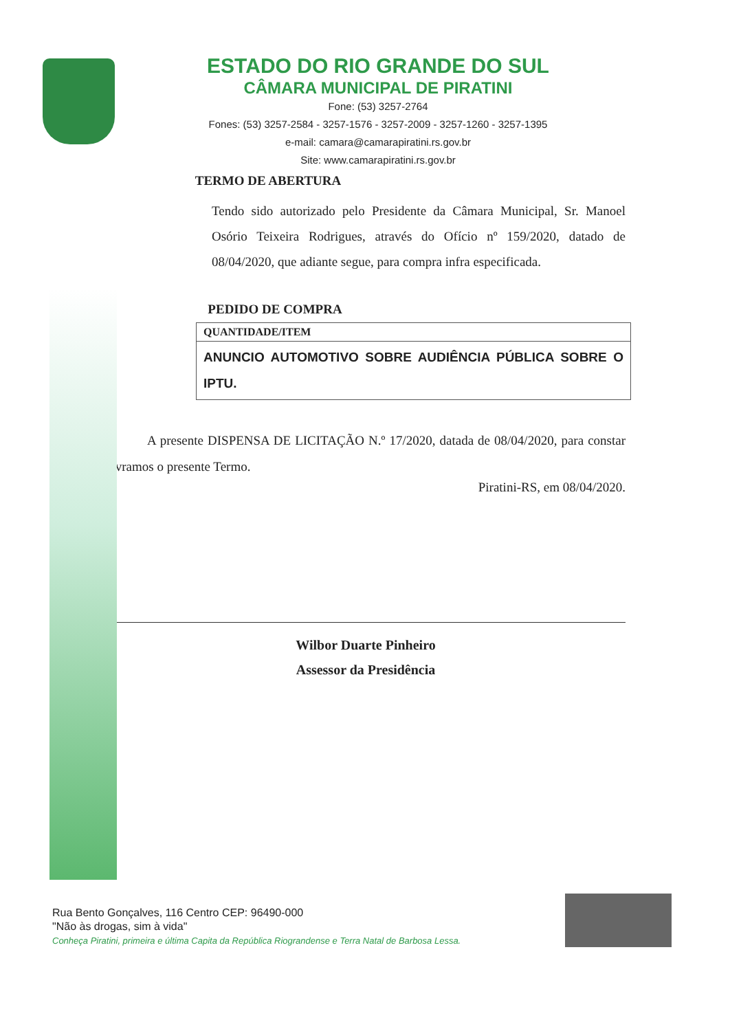ESTADO DO RIO GRANDE DO SUL
CÂMARA MUNICIPAL DE PIRATINI
Fone: (53) 3257-2764
Fones: (53) 3257-2584 - 3257-1576 - 3257-2009 - 3257-1260 - 3257-1395
e-mail: camara@camarapiratini.rs.gov.br
Site: www.camarapiratini.rs.gov.br
TERMO DE ABERTURA
Tendo sido autorizado pelo Presidente da Câmara Municipal, Sr. Manoel Osório Teixeira Rodrigues, através do Ofício nº 159/2020, datado de 08/04/2020, que adiante segue, para compra infra especificada.
PEDIDO DE COMPRA
| QUANTIDADE/ITEM |
| --- |
| ANUNCIO AUTOMOTIVO SOBRE AUDIÊNCIA PÚBLICA SOBRE O IPTU. |
A presente DISPENSA DE LICITAÇÃO N.º 17/2020, datada de 08/04/2020, para constar lavramos o presente Termo.
Piratini-RS, em 08/04/2020.
Wilbor Duarte Pinheiro
Assessor da Presidência
Rua Bento Gonçalves, 116 Centro CEP: 96490-000
"Não às drogas, sim à vida"
Conheça Piratini, primeira e última Capita da República Riograndense e Terra Natal de Barbosa Lessa.